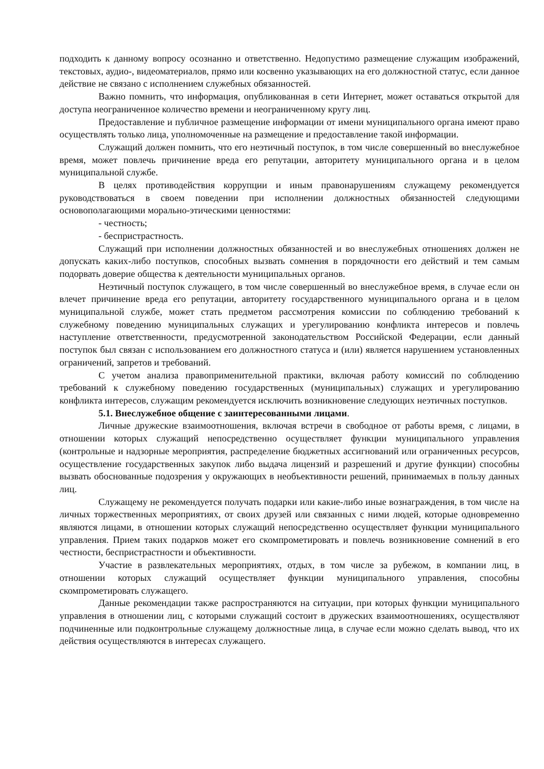подходить к данному вопросу осознанно и ответственно. Недопустимо размещение служащим изображений, текстовых, аудио-, видеоматериалов, прямо или косвенно указывающих на его должностной статус, если данное действие не связано с исполнением служебных обязанностей.
Важно помнить, что информация, опубликованная в сети Интернет, может оставаться открытой для доступа неограниченное количество времени и неограниченному кругу лиц.
Предоставление и публичное размещение информации от имени муниципального органа имеют право осуществлять только лица, уполномоченные на размещение и предоставление такой информации.
Служащий должен помнить, что его неэтичный поступок, в том числе совершенный во внеслужебное время, может повлечь причинение вреда его репутации, авторитету муниципального органа и в целом муниципальной службе.
В целях противодействия коррупции и иным правонарушениям служащему рекомендуется руководствоваться в своем поведении при исполнении должностных обязанностей следующими основополагающими морально-этическими ценностями:
- честность;
- беспристрастность.
Служащий при исполнении должностных обязанностей и во внеслужебных отношениях должен не допускать каких-либо поступков, способных вызвать сомнения в порядочности его действий и тем самым подорвать доверие общества к деятельности муниципальных органов.
Неэтичный поступок служащего, в том числе совершенный во внеслужебное время, в случае если он влечет причинение вреда его репутации, авторитету государственного муниципального органа и в целом муниципальной службе, может стать предметом рассмотрения комиссии по соблюдению требований к служебному поведению муниципальных служащих и урегулированию конфликта интересов и повлечь наступление ответственности, предусмотренной законодательством Российской Федерации, если данный поступок был связан с использованием его должностного статуса и (или) является нарушением установленных ограничений, запретов и требований.
С учетом анализа правоприменительной практики, включая работу комиссий по соблюдению требований к служебному поведению государственных (муниципальных) служащих и урегулированию конфликта интересов, служащим рекомендуется исключить возникновение следующих неэтичных поступков.
5.1. Внеслужебное общение с заинтересованными лицами.
Личные дружеские взаимоотношения, включая встречи в свободное от работы время, с лицами, в отношении которых служащий непосредственно осуществляет функции муниципального управления (контрольные и надзорные мероприятия, распределение бюджетных ассигнований или ограниченных ресурсов, осуществление государственных закупок либо выдача лицензий и разрешений и другие функции) способны вызвать обоснованные подозрения у окружающих в необъективности решений, принимаемых в пользу данных лиц.
Служащему не рекомендуется получать подарки или какие-либо иные вознаграждения, в том числе на личных торжественных мероприятиях, от своих друзей или связанных с ними людей, которые одновременно являются лицами, в отношении которых служащий непосредственно осуществляет функции муниципального управления. Прием таких подарков может его скомпрометировать и повлечь возникновение сомнений в его честности, беспристрастности и объективности.
Участие в развлекательных мероприятиях, отдых, в том числе за рубежом, в компании лиц, в отношении которых служащий осуществляет функции муниципального управления, способны скомпрометировать служащего.
Данные рекомендации также распространяются на ситуации, при которых функции муниципального управления в отношении лиц, с которыми служащий состоит в дружеских взаимоотношениях, осуществляют подчиненные или подконтрольные служащему должностные лица, в случае если можно сделать вывод, что их действия осуществляются в интересах служащего.